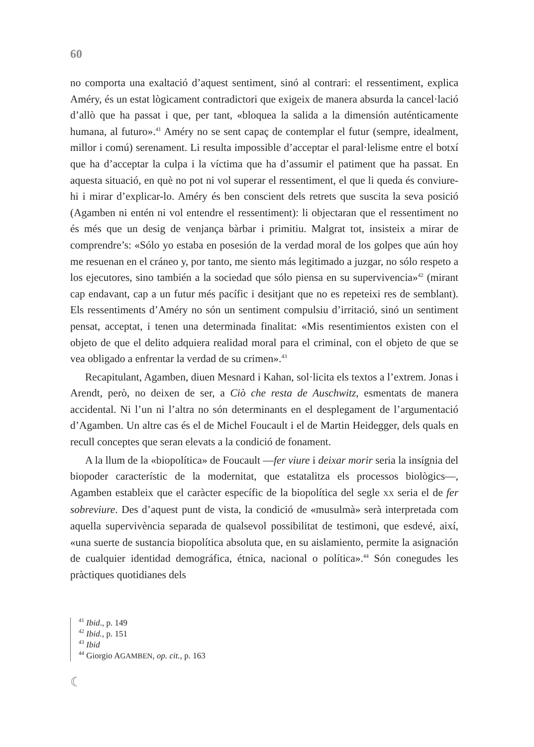60
no comporta una exaltació d’aquest sentiment, sinó al contrari: el ressentiment, explica Améry, és un estat lògicament contradictori que exigeix de manera absurda la cancel·lació d’allò que ha passat i que, per tant, «bloquea la salida a la dimensión auténticamente humana, al futuro».<sup>41</sup> Améry no se sent capaç de contemplar el futur (sempre, idealment, millor i comú) serenament. Li resulta impossible d’acceptar el paral·lelisme entre el botxí que ha d’acceptar la culpa i la víctima que ha d’assumir el patiment que ha passat. En aquesta situació, en què no pot ni vol superar el ressentiment, el que li queda és conviure-hi i mirar d’explicar-lo. Améry és ben conscient dels retrets que suscita la seva posició (Agamben ni entén ni vol entendre el ressentiment): li objectaran que el ressentiment no és més que un desig de venjança bàrbar i primitiu. Malgrat tot, insisteix a mirar de comprendre’s: «Sólo yo estaba en posesión de la verdad moral de los golpes que aún hoy me resuenan en el cráneo y, por tanto, me siento más legitimado a juzgar, no sólo respeto a los ejecutores, sino también a la sociedad que sólo piensa en su supervivencia»<sup>42</sup> (mirant cap endavant, cap a un futur més pacífic i desitjant que no es repeteixi res de semblant). Els ressentiments d’Améry no són un sentiment compulsiu d’irritació, sinó un sentiment pensat, acceptat, i tenen una determinada finalitat: «Mis resentimientos existen con el objeto de que el delito adquiera realidad moral para el criminal, con el objeto de que se vea obligado a enfrentar la verdad de su crimen».<sup>43</sup>
Recapitulant, Agamben, diuen Mesnard i Kahan, sol·licita els textos a l’extrem. Jonas i Arendt, però, no deixen de ser, a Ciò che resta de Auschwitz, esmentats de manera accidental. Ni l’un ni l’altra no són determinants en el desplegament de l’argumentació d’Agamben. Un altre cas és el de Michel Foucault i el de Martin Heidegger, dels quals en recull conceptes que seran elevats a la condició de fonament.
A la llum de la «biopolítica» de Foucault —fer viure i deixar morir seria la insígnia del biopoder característic de la modernitat, que estatalitza els processos biològics—, Agamben estableix que el caràcter específic de la biopolítica del segle XX seria el de fer sobreviure. Des d’aquest punt de vista, la condició de «musulmà» serà interpretada com aquella supervivència separada de qualsevol possibilitat de testimoni, que esdevé, així, «una suerte de sustancia biopolítica absoluta que, en su aislamiento, permite la asignación de cualquier identidad demográfica, étnica, nacional o política».<sup>44</sup> Són conegudes les pràctiques quotidianes dels
<sup>41</sup> Ibid., p. 149
<sup>42</sup> Ibid., p. 151
<sup>43</sup> Ibid
<sup>44</sup> Giorgio AGAMBEN, op. cit., p. 163
☾